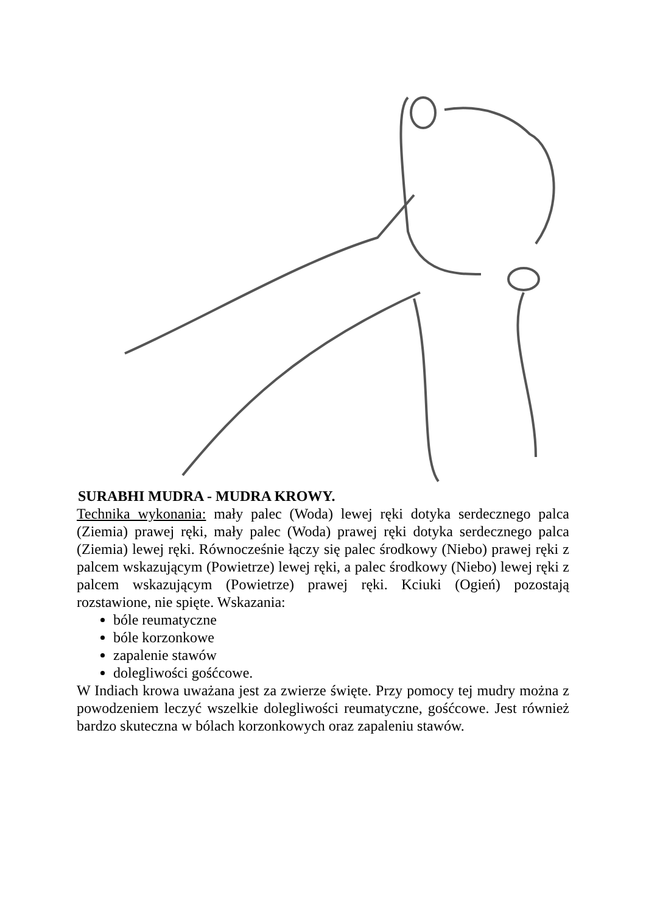SURABHI MUDRA - MUDRA KROWY.
Technika wykonania: mały palec (Woda) lewej ręki dotyka serdecznego palca (Ziemia) prawej ręki, mały palec (Woda) prawej ręki dotyka serdecznego palca (Ziemia) lewej ręki. Równocześnie łączy się palec środkowy (Niebo) prawej ręki z palcem wskazującym (Powietrze) lewej ręki, a palec środkowy (Niebo) lewej ręki z palcem wskazującym (Powietrze) prawej ręki. Kciuki (Ogień) pozostają rozstawione, nie spięte. Wskazania:
bóle reumatyczne
bóle korzonkowe
zapalenie stawów
dolegliwości gośćcowe.
W Indiach krowa uważana jest za zwierze święte. Przy pomocy tej mudry można z powodzeniem leczyć wszelkie dolegliwości reumatyczne, gośćcowe. Jest również bardzo skuteczna w bólach korzonkowych oraz zapaleniu stawów.